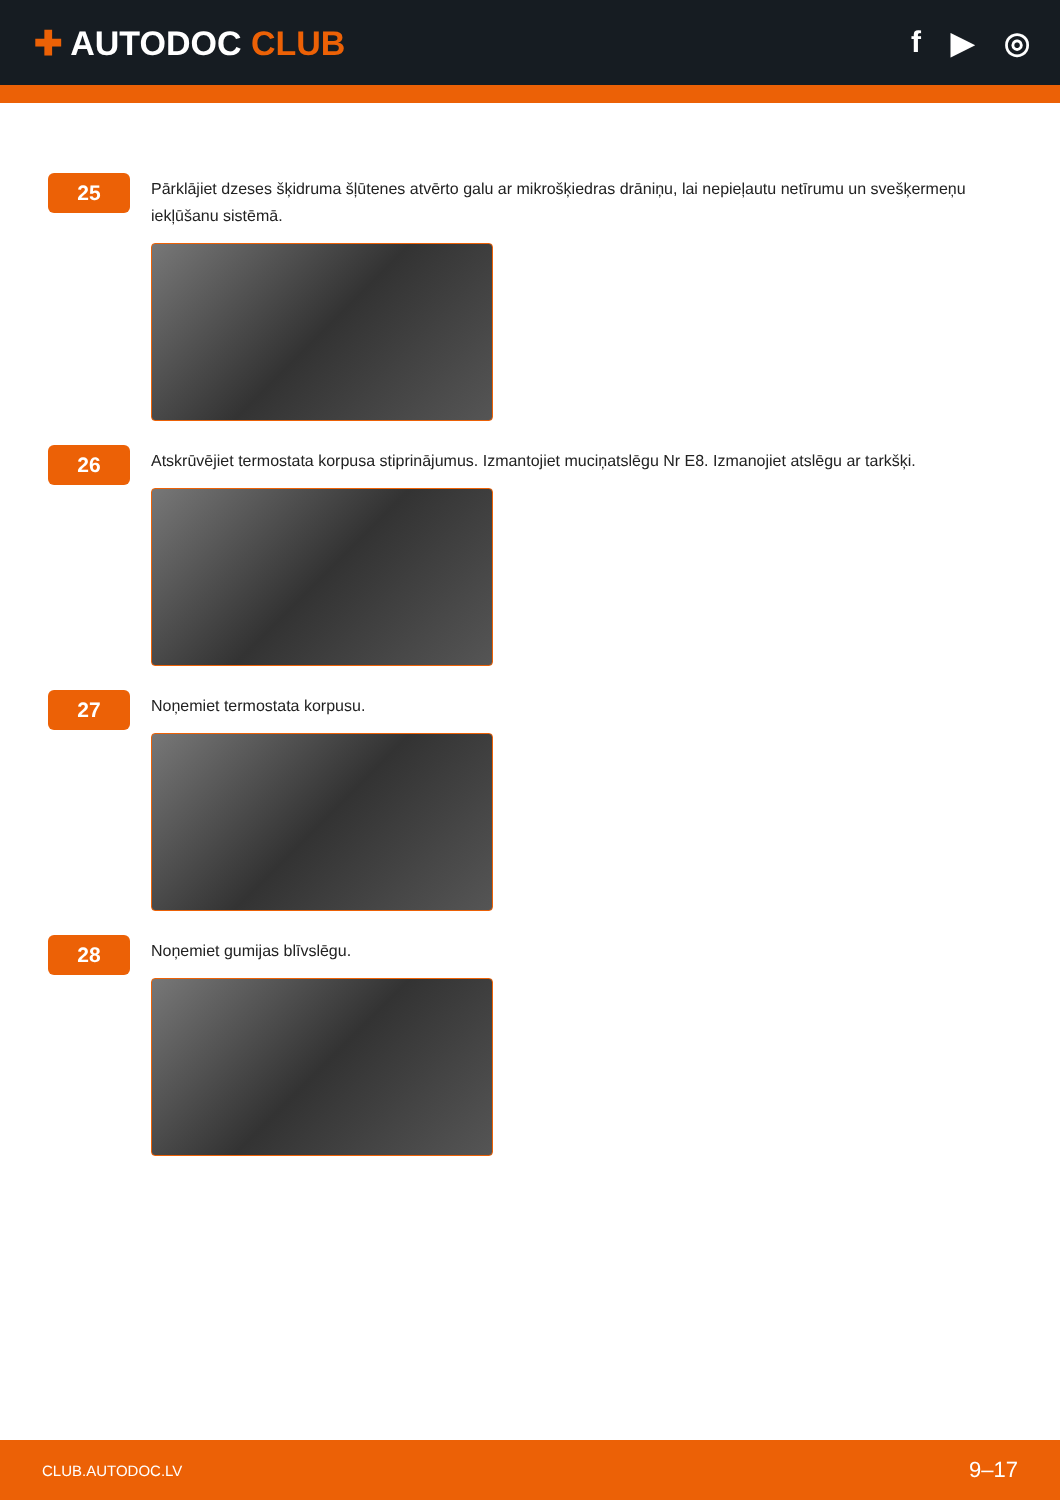✚ AUTODOC CLUB f ▶ ◎
25
Pārklājiet dzeses šķidruma šļūtenes atvērto galu ar mikrošķiedras drāniņu, lai nepieļautu netīrumu un svešķermeņu iekļūšanu sistēmā.
26
Atskrūvējiet termostata korpusa stiprinājumus. Izmantojiet muciņatslēgu Nr E8. Izmanojiet atslēgu ar tarkšķi.
27
Noņemiet termostata korpusu.
28
Noņemiet gumijas blīvslēgu.
CLUB.AUTODOC.LV 9–17